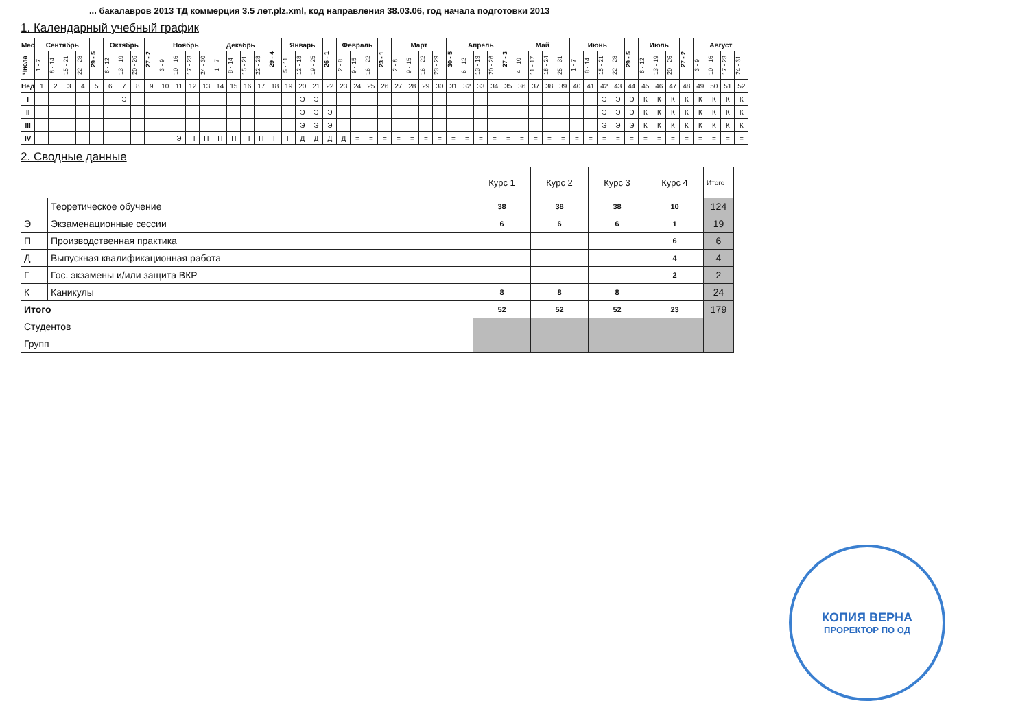... бакалавров 2013 ТД коммерция 3.5 лет.plz.xml, код направления 38.03.06, год начала подготовки 2013
1. Календарный учебный график
| Мес | Сентябрь | | | | 29 - 5 | Октябрь | | | 27 - 2 | Ноябрь | | | | Декабрь | | | | 29 - 4 | Январь | | | 26 - 1 | Февраль | | | 23 - 1 | Март | | | | 30 - 5 | Апрель | | | 27 - 3 | Май | | | | Июнь | | | | 29 - 5 | Июль | | | 27 - 2 | Август | | | |
| --- | --- | --- | --- | --- | --- | --- | --- | --- | --- | --- | --- | --- | --- | --- | --- | --- | --- | --- | --- | --- | --- | --- | --- | --- | --- | --- | --- | --- | --- | --- | --- | --- | --- | --- | --- | --- | --- | --- | --- | --- | --- | --- | --- | --- | --- | --- | --- | --- | --- | --- | --- | --- |
| Числа | 1 - 7 | 8 - 14 | 15 - 21 | 22 - 28 | | 6 - 12 | 13 - 19 | 20 - 26 | | 3 - 9 | 10 - 16 | 17 - 23 | 24 - 30 | 1 - 7 | 8 - 14 | 15 - 21 | 22 - 28 | | 5 - 11 | 12 - 18 | 19 - 25 | | 2 - 8 | 9 - 15 | 16 - 22 | | 2 - 8 | 9 - 15 | 16 - 22 | 23 - 29 | | 6 - 12 | 13 - 19 | 20 - 26 | | 4 - 10 | 11 - 17 | 18 - 24 | 25 - 31 | 1 - 7 | 8 - 14 | 15 - 21 | 22 - 28 | | 6 - 12 | 13 - 19 | 20 - 26 | | 3 - 9 | 10 - 16 | 17 - 23 | 24 - 31 |
| Нед | 1 | 2 | 3 | 4 | 5 | 6 | 7 | 8 | 9 | 10 | 11 | 12 | 13 | 14 | 15 | 16 | 17 | 18 | 19 | 20 | 21 | 22 | 23 | 24 | 25 | 26 | 27 | 28 | 29 | 30 | 31 | 32 | 33 | 34 | 35 | 36 | 37 | 38 | 39 | 40 | 41 | 42 | 43 | 44 | 45 | 46 | 47 | 48 | 49 | 50 | 51 | 52 |
| I | | | | | | | Э | | | | | | | | | | | | | Э | Э | | | | | | | | | | | | | | | | | | | | | Э | Э | Э | К | К | К | К | К | К | К | К |
| II | | | | | | | | | | | | | | | | | | | | Э | Э | Э | | | | | | | | | | | | | | | | | | | | Э | Э | Э | К | К | К | К | К | К | К | К |
| III | | | | | | | | | | | | | | | | | | | | Э | Э | Э | | | | | | | | | | | | | | | | | | | | Э | Э | Э | К | К | К | К | К | К | К | К |
| IV | | | | | | | | | | | Э | П | П | П | П | П | П | Г | Г | Д | Д | Д | Д | = | = | = | = | = | = | = | = | = | = | = | = | = | = | = | = | = | = | = | = | = | = | = | = | = | = | = | = | = |
2. Сводные данные
| | | Курс 1 | Курс 2 | Курс 3 | Курс 4 | Итого |
| | Теоретическое обучение | 38 | 38 | 38 | 10 | 124 |
| Э | Экзаменационные сессии | 6 | 6 | 6 | 1 | 19 |
| П | Производственная практика | | | | 6 | 6 |
| Д | Выпускная квалификационная работа | | | | 4 | 4 |
| Г | Гос. экзамены и/или защита ВКР | | | | 2 | 2 |
| К | Каникулы | 8 | 8 | 8 | | 24 |
| Итого | | 52 | 52 | 52 | 23 | 179 |
| Студентов | | | | | | |
| Групп | | | | | | |
КОПИЯ ВЕРНА
ПРОРЕКТОР ПО ОД